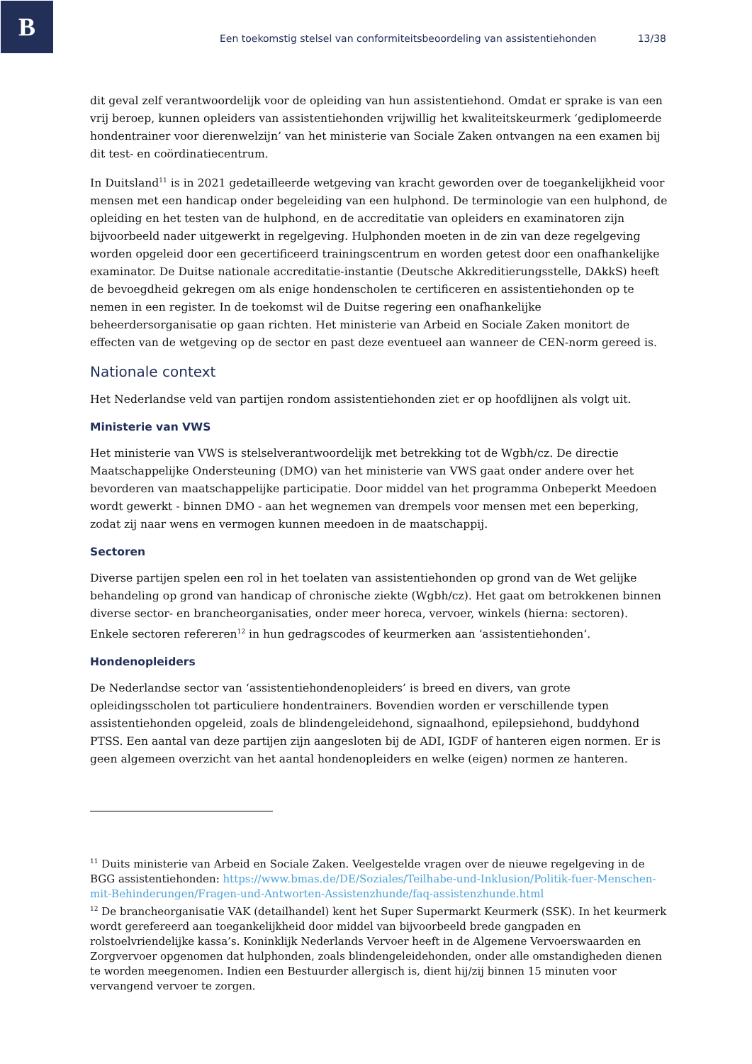B
Een toekomstig stelsel van conformiteitsbeoordeling van assistentiehonden 13/38
dit geval zelf verantwoordelijk voor de opleiding van hun assistentiehond. Omdat er sprake is van een vrij beroep, kunnen opleiders van assistentiehonden vrijwillig het kwaliteitskeurmerk ‘gediplomeerde hondentrainer voor dierenwelzijn’ van het ministerie van Sociale Zaken ontvangen na een examen bij dit test- en coördinatiecentrum.
In Duitsland<sup>11</sup> is in 2021 gedetailleerde wetgeving van kracht geworden over de toegankelijkheid voor mensen met een handicap onder begeleiding van een hulphond. De terminologie van een hulphond, de opleiding en het testen van de hulphond, en de accreditatie van opleiders en examinatoren zijn bijvoorbeeld nader uitgewerkt in regelgeving. Hulphonden moeten in de zin van deze regelgeving worden opgeleid door een gecertificeerd trainingscentrum en worden getest door een onafhankelijke examinator. De Duitse nationale accreditatie-instantie (Deutsche Akkreditierungsstelle, DAkkS) heeft de bevoegdheid gekregen om als enige hondenscholen te certificeren en assistentiehonden op te nemen in een register. In de toekomst wil de Duitse regering een onafhankelijke beheerdersorganisatie op gaan richten. Het ministerie van Arbeid en Sociale Zaken monitort de effecten van de wetgeving op de sector en past deze eventueel aan wanneer de CEN-norm gereed is.
Nationale context
Het Nederlandse veld van partijen rondom assistentiehonden ziet er op hoofdlijnen als volgt uit.
Ministerie van VWS
Het ministerie van VWS is stelselverantwoordelijk met betrekking tot de Wgbh/cz. De directie Maatschappelijke Ondersteuning (DMO) van het ministerie van VWS gaat onder andere over het bevorderen van maatschappelijke participatie. Door middel van het programma Onbeperkt Meedoen wordt gewerkt - binnen DMO - aan het wegnemen van drempels voor mensen met een beperking, zodat zij naar wens en vermogen kunnen meedoen in de maatschappij.
Sectoren
Diverse partijen spelen een rol in het toelaten van assistentiehonden op grond van de Wet gelijke behandeling op grond van handicap of chronische ziekte (Wgbh/cz). Het gaat om betrokkenen binnen diverse sector- en brancheorganisaties, onder meer horeca, vervoer, winkels (hierna: sectoren). Enkele sectoren refereren<sup>12</sup> in hun gedragscodes of keurmerken aan ‘assistentiehonden’.
Hondenopleiders
De Nederlandse sector van ‘assistentiehondenopleiders’ is breed en divers, van grote opleidingsscholen tot particuliere hondentrainers. Bovendien worden er verschillende typen assistentiehonden opgeleid, zoals de blindengeleidehond, signaalhond, epilepsiehond, buddyhond PTSS. Een aantal van deze partijen zijn aangesloten bij de ADI, IGDF of hanteren eigen normen. Er is geen algemeen overzicht van het aantal hondenopleiders en welke (eigen) normen ze hanteren.
<sup>11</sup> Duits ministerie van Arbeid en Sociale Zaken. Veelgestelde vragen over de nieuwe regelgeving in de BGG assistentiehonden: https://www.bmas.de/DE/Soziales/Teilhabe-und-Inklusion/Politik-fuer-Menschen-mit-Behinderungen/Fragen-und-Antworten-Assistenzhunde/faq-assistenzhunde.html
<sup>12</sup> De brancheorganisatie VAK (detailhandel) kent het Super Supermarkt Keurmerk (SSK). In het keurmerk wordt gerefereerd aan toegankelijkheid door middel van bijvoorbeeld brede gangpaden en rolstoelvriendelijke kassa’s. Koninklijk Nederlands Vervoer heeft in de Algemene Vervoerswaarden en Zorgvervoer opgenomen dat hulphonden, zoals blindengeleidehonden, onder alle omstandigheden dienen te worden meegenomen. Indien een Bestuurder allergisch is, dient hij/zij binnen 15 minuten voor vervangend vervoer te zorgen.